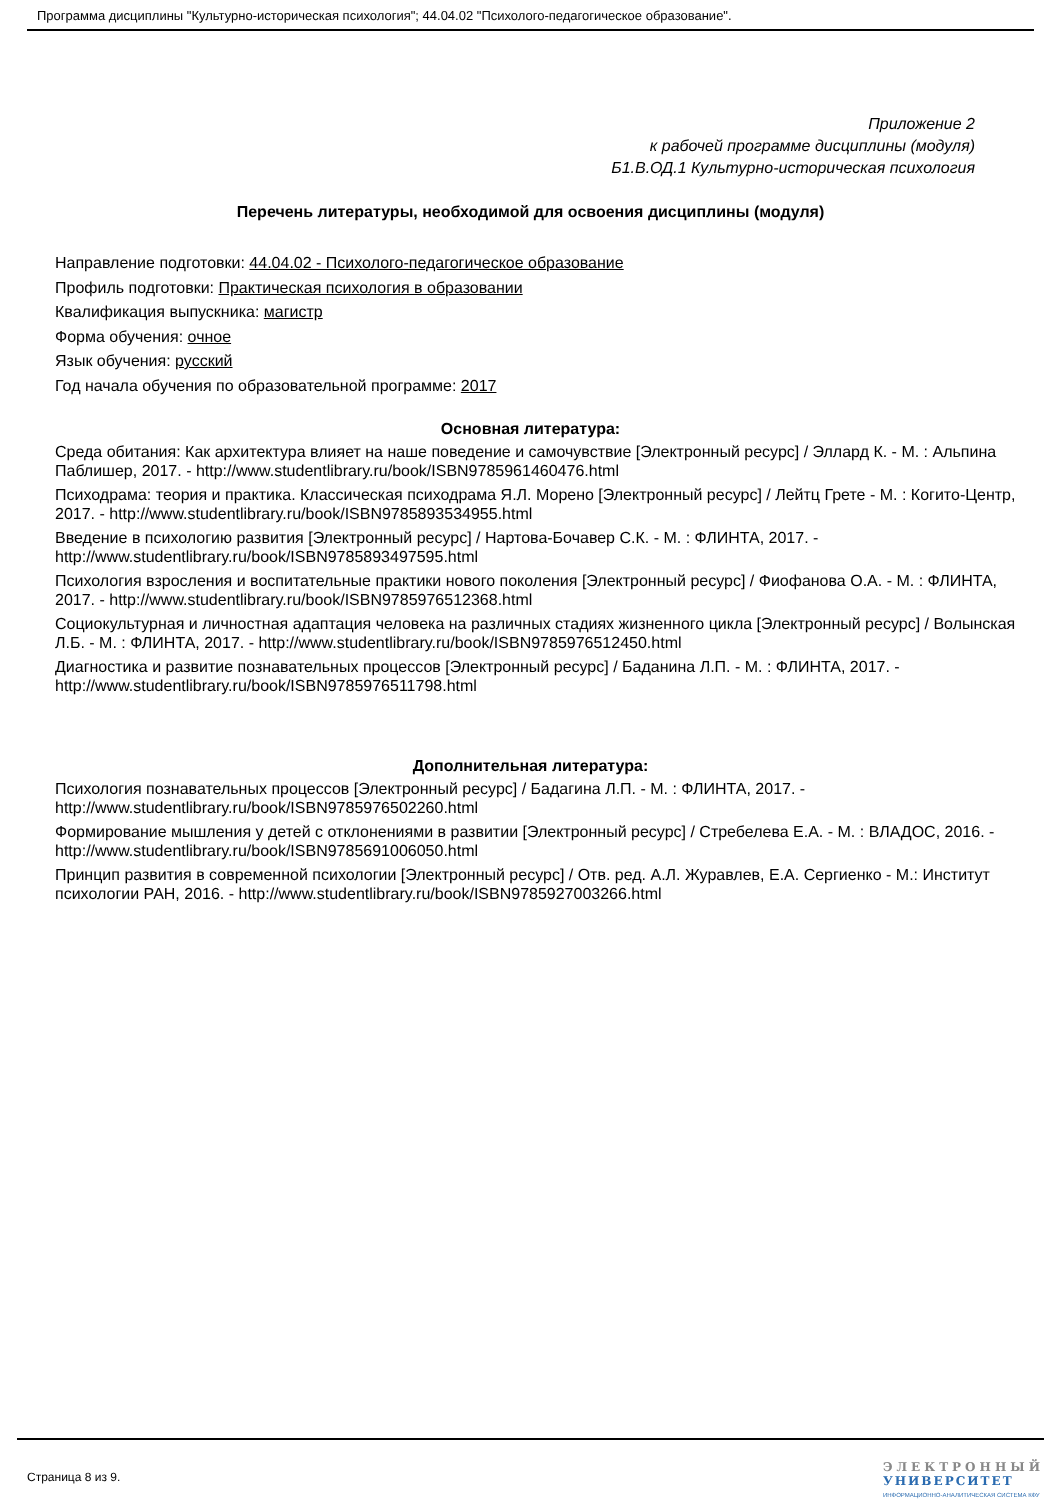Программа дисциплины "Культурно-историческая психология"; 44.04.02 "Психолого-педагогическое образование".
Приложение 2
к рабочей программе дисциплины (модуля)
Б1.В.ОД.1 Культурно-историческая психология
Перечень литературы, необходимой для освоения дисциплины (модуля)
Направление подготовки: 44.04.02 - Психолого-педагогическое образование
Профиль подготовки: Практическая психология в образовании
Квалификация выпускника: магистр
Форма обучения: очное
Язык обучения: русский
Год начала обучения по образовательной программе: 2017
Основная литература:
Среда обитания: Как архитектура влияет на наше поведение и самочувствие [Электронный ресурс] / Эллард К. - М. : Альпина Паблишер, 2017. - http://www.studentlibrary.ru/book/ISBN9785961460476.html
Психодрама: теория и практика. Классическая психодрама Я.Л. Морено [Электронный ресурс] / Лейтц Грете - М. : Когито-Центр, 2017. - http://www.studentlibrary.ru/book/ISBN9785893534955.html
Введение в психологию развития [Электронный ресурс] / Нартова-Бочавер С.К. - М. : ФЛИНТА, 2017. - http://www.studentlibrary.ru/book/ISBN9785893497595.html
Психология взросления и воспитательные практики нового поколения [Электронный ресурс] / Фиофанова О.А. - М. : ФЛИНТА, 2017. - http://www.studentlibrary.ru/book/ISBN9785976512368.html
Социокультурная и личностная адаптация человека на различных стадиях жизненного цикла [Электронный ресурс] / Волынская Л.Б. - М. : ФЛИНТА, 2017. - http://www.studentlibrary.ru/book/ISBN9785976512450.html
Диагностика и развитие познавательных процессов [Электронный ресурс] / Баданина Л.П. - М. : ФЛИНТА, 2017. - http://www.studentlibrary.ru/book/ISBN9785976511798.html
Дополнительная литература:
Психология познавательных процессов [Электронный ресурс] / Бадагина Л.П. - М. : ФЛИНТА, 2017. - http://www.studentlibrary.ru/book/ISBN9785976502260.html
Формирование мышления у детей с отклонениями в развитии [Электронный ресурс] / Стребелева Е.А. - М. : ВЛАДОС, 2016. - http://www.studentlibrary.ru/book/ISBN9785691006050.html
Принцип развития в современной психологии [Электронный ресурс] / Отв. ред. А.Л. Журавлев, Е.А. Сергиенко - М.: Институт психологии РАН, 2016. - http://www.studentlibrary.ru/book/ISBN9785927003266.html
Страница 8 из 9.
ЭЛЕКТРОННЫЙ
УНИВЕРСИТЕТ
ИНФОРМАЦИОННО-АНАЛИТИЧЕСКАЯ СИСТЕМА КФУ